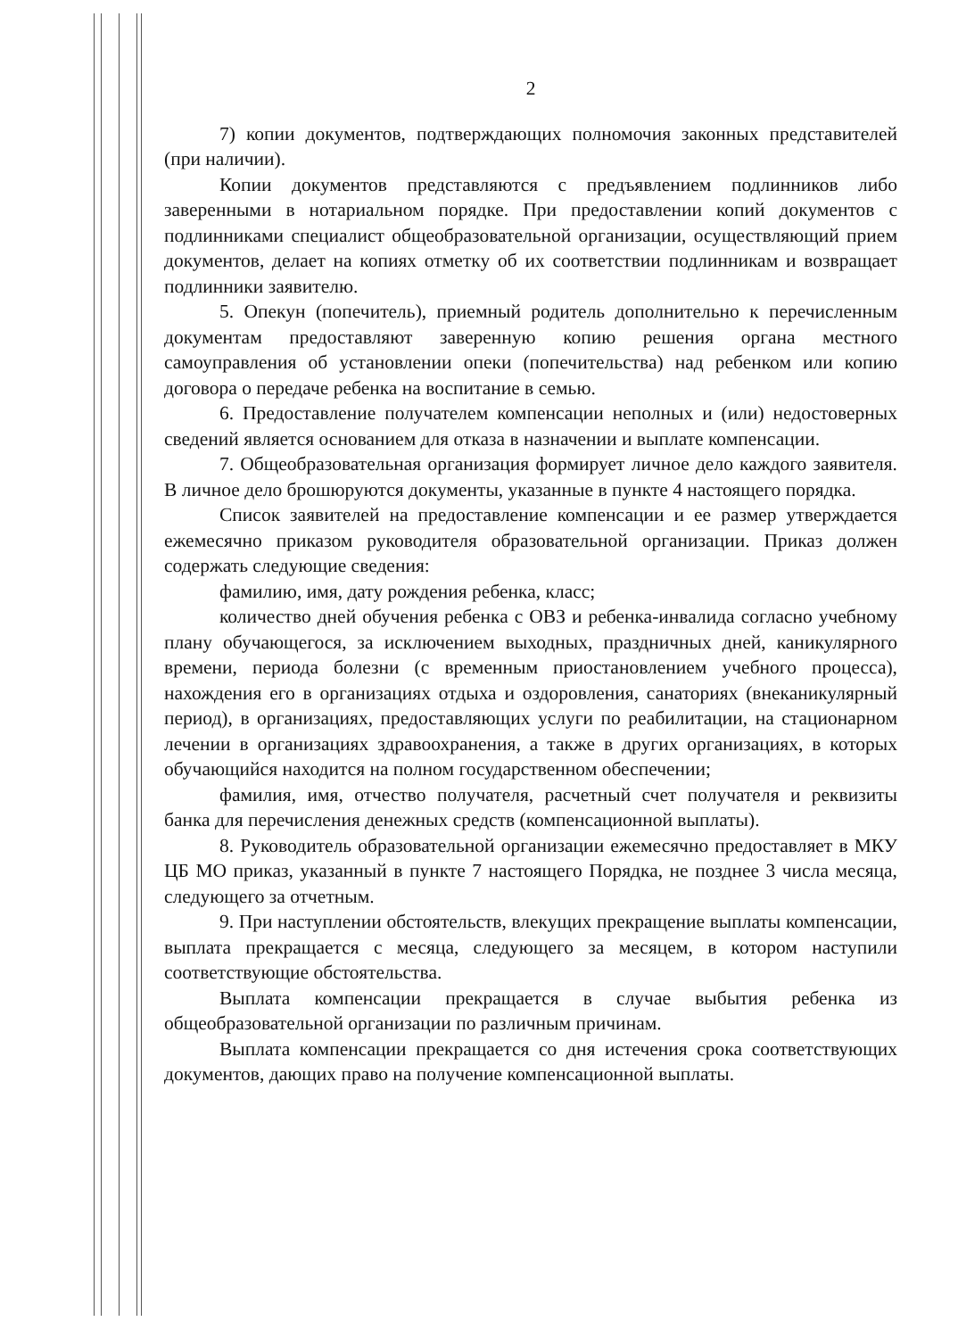2
7) копии документов, подтверждающих полномочия законных представителей (при наличии).
Копии документов представляются с предъявлением подлинников либо заверенными в нотариальном порядке. При предоставлении копий документов с подлинниками специалист общеобразовательной организации, осуществляющий прием документов, делает на копиях отметку об их соответствии подлинникам и возвращает подлинники заявителю.
5. Опекун (попечитель), приемный родитель дополнительно к перечисленным документам предоставляют заверенную копию решения органа местного самоуправления об установлении опеки (попечительства) над ребенком или копию договора о передаче ребенка на воспитание в семью.
6. Предоставление получателем компенсации неполных и (или) недостоверных сведений является основанием для отказа в назначении и выплате компенсации.
7. Общеобразовательная организация формирует личное дело каждого заявителя. В личное дело брошюруются документы, указанные в пункте 4 настоящего порядка.
Список заявителей на предоставление компенсации и ее размер утверждается ежемесячно приказом руководителя образовательной организации. Приказ должен содержать следующие сведения:
фамилию, имя, дату рождения ребенка, класс;
количество дней обучения ребенка с ОВЗ и ребенка-инвалида согласно учебному плану обучающегося, за исключением выходных, праздничных дней, каникулярного времени, периода болезни (с временным приостановлением учебного процесса), нахождения его в организациях отдыха и оздоровления, санаториях (внеканикулярный период), в организациях, предоставляющих услуги по реабилитации, на стационарном лечении в организациях здравоохранения, а также в других организациях, в которых обучающийся находится на полном государственном обеспечении;
фамилия, имя, отчество получателя, расчетный счет получателя и реквизиты банка для перечисления денежных средств (компенсационной выплаты).
8. Руководитель образовательной организации ежемесячно предоставляет в МКУ ЦБ МО приказ, указанный в пункте 7 настоящего Порядка, не позднее 3 числа месяца, следующего за отчетным.
9. При наступлении обстоятельств, влекущих прекращение выплаты компенсации, выплата прекращается с месяца, следующего за месяцем, в котором наступили соответствующие обстоятельства.
Выплата компенсации прекращается в случае выбытия ребенка из общеобразовательной организации по различным причинам.
Выплата компенсации прекращается со дня истечения срока соответствующих документов, дающих право на получение компенсационной выплаты.